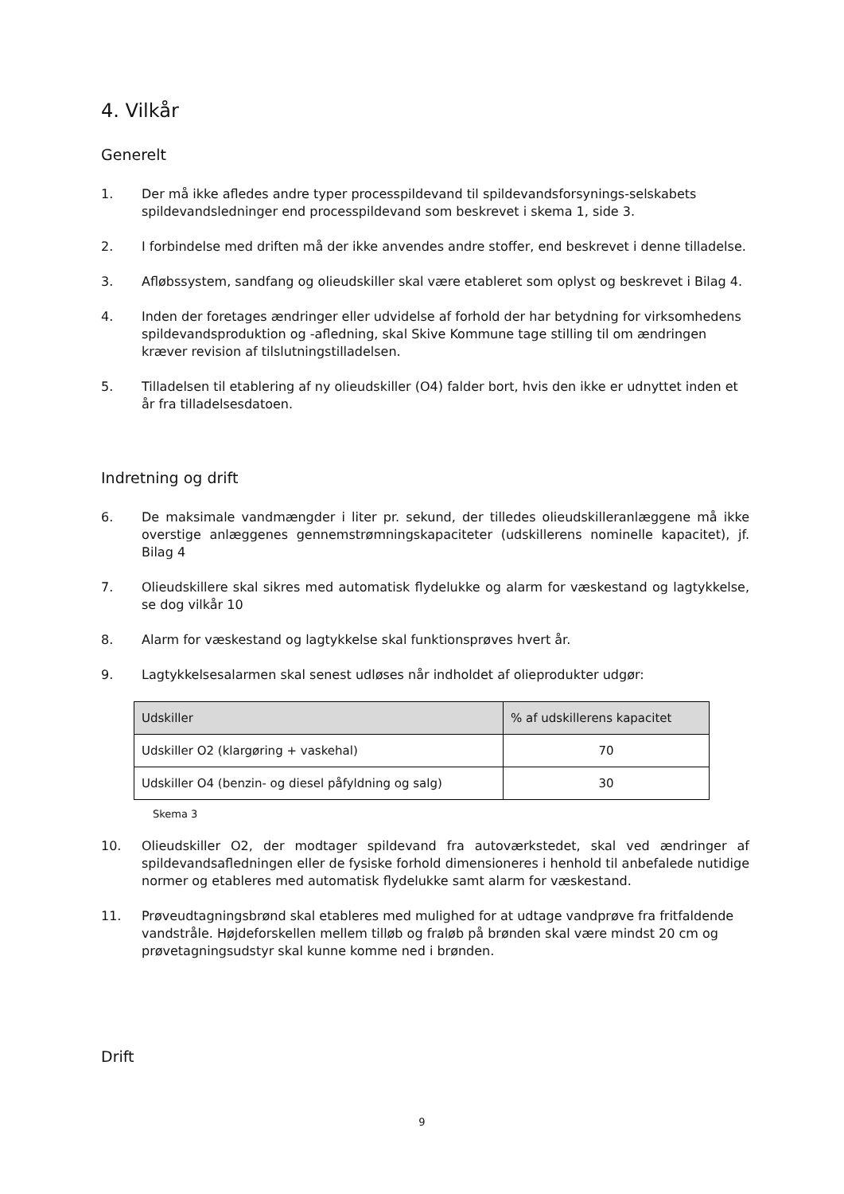4. Vilkår
Generelt
1. Der må ikke afledes andre typer processpildevand til spildevandsforsynings-selskabets spildevandsledninger end processpildevand som beskrevet i skema 1, side 3.
2. I forbindelse med driften må der ikke anvendes andre stoffer, end beskrevet i denne tilladelse.
3. Afløbssystem, sandfang og olieudskiller skal være etableret som oplyst og beskrevet i Bilag 4.
4. Inden der foretages ændringer eller udvidelse af forhold der har betydning for virksomhedens spildevandsproduktion og -afledning, skal Skive Kommune tage stilling til om ændringen kræver revision af tilslutningstilladelsen.
5. Tilladelsen til etablering af ny olieudskiller (O4) falder bort, hvis den ikke er udnyttet inden et år fra tilladelsesdatoen.
Indretning og drift
6. De maksimale vandmængder i liter pr. sekund, der tilledes olieudskilleranlæggene må ikke overstige anlæggenes gennemstrømningskapaciteter (udskillerens nominelle kapacitet), jf. Bilag 4
7. Olieudskillere skal sikres med automatisk flydelukke og alarm for væskestand og lagtykkelse, se dog vilkår 10
8. Alarm for væskestand og lagtykkelse skal funktionsprøves hvert år.
9. Lagtykkelsesalarmen skal senest udløses når indholdet af olieprodukter udgør:
| Udskiller | % af udskillerens kapacitet |
| --- | --- |
| Udskiller O2 (klargøring + vaskehal) | 70 |
| Udskiller O4 (benzin- og diesel påfyldning og salg) | 30 |
Skema 3
10. Olieudskiller O2, der modtager spildevand fra autoværkstedet, skal ved ændringer af spildevandsafledningen eller de fysiske forhold dimensioneres i henhold til anbefalede nutidige normer og etableres med automatisk flydelukke samt alarm for væskestand.
11. Prøveudtagningsbrønd skal etableres med mulighed for at udtage vandprøve fra fritfaldende vandstråle. Højdeforskellen mellem tilløb og fraløb på brønden skal være mindst 20 cm og prøvetagningsudstyr skal kunne komme ned i brønden.
Drift
9